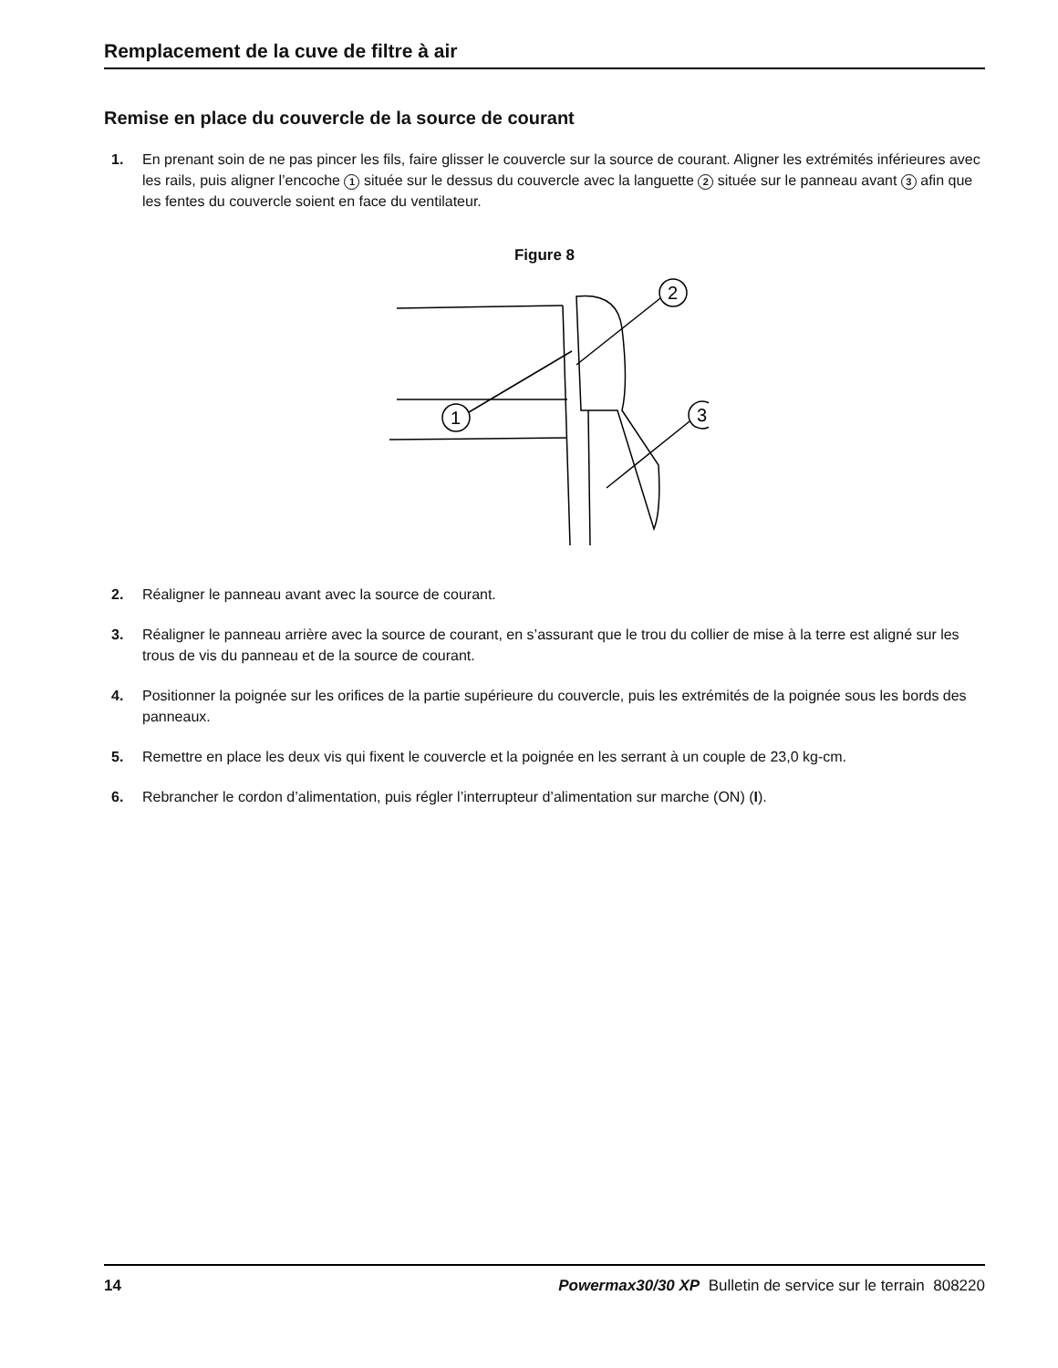Remplacement de la cuve de filtre à air
Remise en place du couvercle de la source de courant
1. En prenant soin de ne pas pincer les fils, faire glisser le couvercle sur la source de courant. Aligner les extrémités inférieures avec les rails, puis aligner l’encoche 1 située sur le dessus du couvercle avec la languette 2 située sur le panneau avant 3 afin que les fentes du couvercle soient en face du ventilateur.
Figure 8
2
1
3
2. Réaligner le panneau avant avec la source de courant.
3. Réaligner le panneau arrière avec la source de courant, en s’assurant que le trou du collier de mise à la terre est aligné sur les trous de vis du panneau et de la source de courant.
4. Positionner la poignée sur les orifices de la partie supérieure du couvercle, puis les extrémités de la poignée sous les bords des panneaux.
5. Remettre en place les deux vis qui fixent le couvercle et la poignée en les serrant à un couple de 23,0 kg-cm.
6. Rebrancher le cordon d’alimentation, puis régler l’interrupteur d’alimentation sur marche (ON) (I).
14 Powermax30/30 XP Bulletin de service sur le terrain 808220